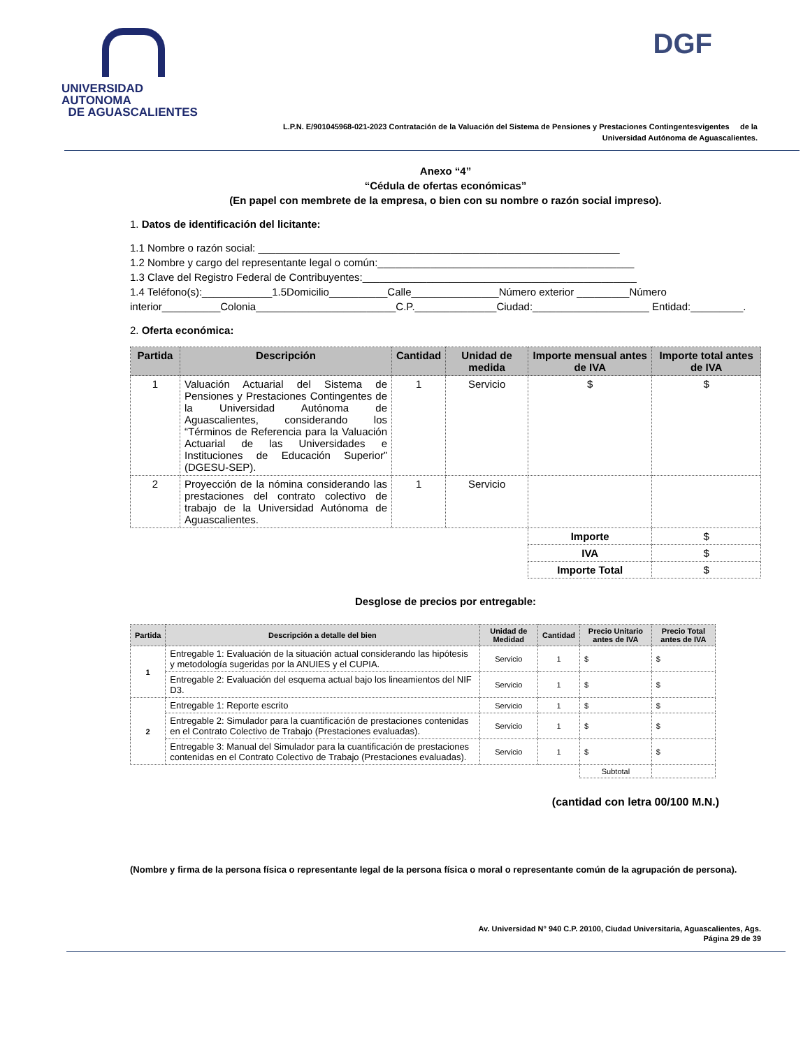UNIVERSIDAD AUTONOMA
DE AGUASCALIENTES
DGF
L.P.N. E/901045968-021-2023 Contratación de la Valuación del Sistema de Pensiones y Prestaciones Contingentesvigentes de la
Universidad Autónoma de Aguascalientes.
Anexo “4”
“Cédula de ofertas económicas”
(En papel con membrete de la empresa, o bien con su nombre o razón social impreso).
1. Datos de identificación del licitante:
1.1 Nombre o razón social: ______________________________________________________________
1.2 Nombre y cargo del representante legal o común:____________________________________________
1.3 Clave del Registro Federal de Contribuyentes:_______________________________________________
1.4 Teléfono(s):____________1.5Domicilio__________Calle_______________Número exterior _________Número interior__________Colonia________________________C.P.______________Ciudad:____________________ Entidad:_________.
2. Oferta económica:
| Partida | Descripción | Cantidad | Unidad de medida | Importe mensual antes de IVA | Importe total antes de IVA |
| --- | --- | --- | --- | --- | --- |
| 1 | Valuación Actuarial del Sistema de Pensiones y Prestaciones Contingentes de la Universidad Autónoma de Aguascalientes, considerando los “Términos de Referencia para la Valuación Actuarial de las Universidades e Instituciones de Educación Superior” (DGESU-SEP). | 1 | Servicio | $ | $ |
| 2 | Proyección de la nómina considerando las prestaciones del contrato colectivo de trabajo de la Universidad Autónoma de Aguascalientes. | 1 | Servicio | | |
| | | | | Importe | $ |
| | | | | IVA | $ |
| | | | | Importe Total | $ |
Desglose de precios por entregable:
| Partida | Descripción a detalle del bien | Unidad de Medidad | Cantidad | Precio Unitario antes de IVA | Precio Total antes de IVA |
| --- | --- | --- | --- | --- | --- |
| 1 | Entregable 1: Evaluación de la situación actual considerando las hipótesis y metodología sugeridas por la ANUIES y el CUPIA. | Servicio | 1 | $ | $ |
| | Entregable 2: Evaluación del esquema actual bajo los lineamientos del NIF D3. | Servicio | 1 | $ | $ |
| 2 | Entregable 1: Reporte escrito | Servicio | 1 | $ | $ |
| | Entregable 2: Simulador para la cuantificación de prestaciones contenidas en el Contrato Colectivo de Trabajo (Prestaciones evaluadas). | Servicio | 1 | $ | $ |
| | Entregable 3: Manual del Simulador para la cuantificación de prestaciones contenidas en el Contrato Colectivo de Trabajo (Prestaciones evaluadas). | Servicio | 1 | $ | $ |
| | | | | Subtotal | |
(cantidad con letra 00/100 M.N.)
(Nombre y firma de la persona física o representante legal de la persona física o moral o representante común de la agrupación de persona).
Av. Universidad N° 940 C.P. 20100, Ciudad Universitaria, Aguascalientes, Ags.
Página 29 de 39